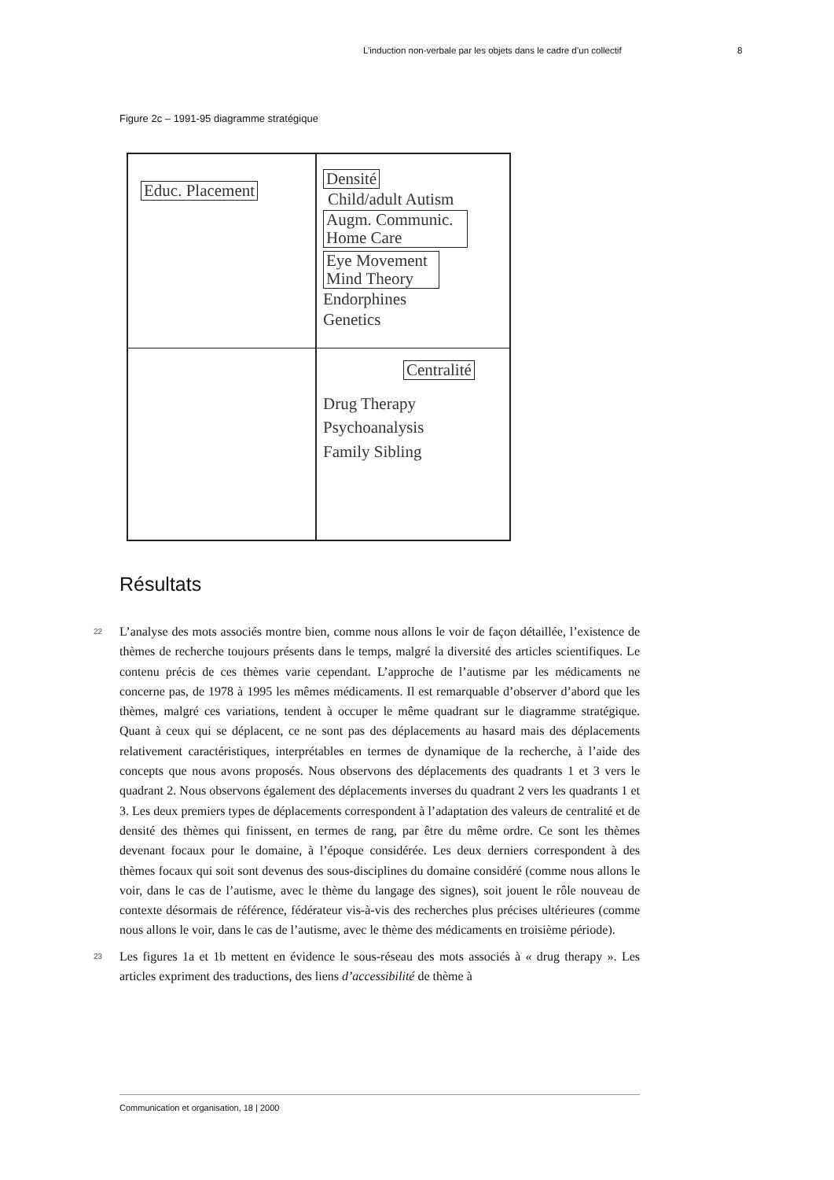L’induction non-verbale par les objets dans le cadre d’un collectif 8
Figure 2c – 1991-95 diagramme stratégique
Educ. Placement
Densité
Child/adult Autism
Augm. Communic.
Home Care
Eye Movement
Mind Theory
Endorphines
Genetics
Centralité
Drug Therapy
Psychoanalysis
Family Sibling
Résultats
22 L’analyse des mots associés montre bien, comme nous allons le voir de façon détaillée, l’existence de thèmes de recherche toujours présents dans le temps, malgré la diversité des articles scientifiques. Le contenu précis de ces thèmes varie cependant. L’approche de l’autisme par les médicaments ne concerne pas, de 1978 à 1995 les mêmes médicaments. Il est remarquable d’observer d’abord que les thèmes, malgré ces variations, tendent à occuper le même quadrant sur le diagramme stratégique. Quant à ceux qui se déplacent, ce ne sont pas des déplacements au hasard mais des déplacements relativement caractéristiques, interprétables en termes de dynamique de la recherche, à l’aide des concepts que nous avons proposés. Nous observons des déplacements des quadrants 1 et 3 vers le quadrant 2. Nous observons également des déplacements inverses du quadrant 2 vers les quadrants 1 et 3. Les deux premiers types de déplacements correspondent à l’adaptation des valeurs de centralité et de densité des thèmes qui finissent, en termes de rang, par être du même ordre. Ce sont les thèmes devenant focaux pour le domaine, à l’époque considérée. Les deux derniers correspondent à des thèmes focaux qui soit sont devenus des sous-disciplines du domaine considéré (comme nous allons le voir, dans le cas de l’autisme, avec le thème du langage des signes), soit jouent le rôle nouveau de contexte désormais de référence, fédérateur vis-à-vis des recherches plus précises ultérieures (comme nous allons le voir, dans le cas de l’autisme, avec le thème des médicaments en troisième période).
23 Les figures 1a et 1b mettent en évidence le sous-réseau des mots associés à « drug therapy ». Les articles expriment des traductions, des liens d’accessibilité de thème à
Communication et organisation, 18 | 2000